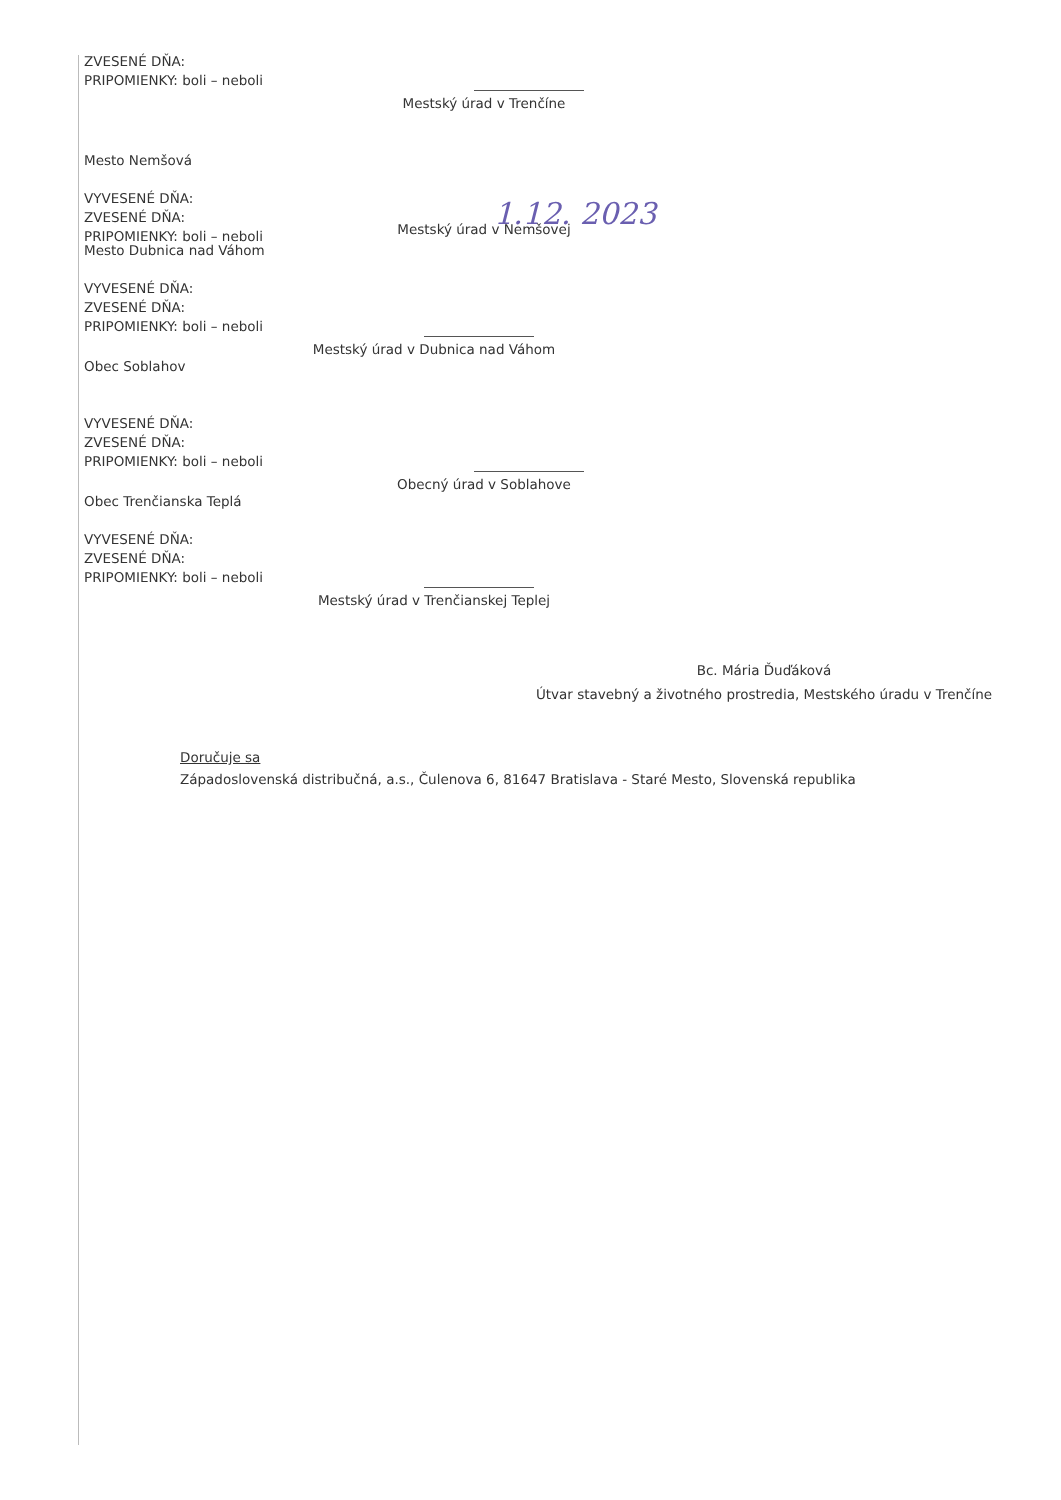ZVESENÉ DŇA:
PRIPOMIENKY: boli – neboli
Mestský úrad v Trenčíne
Mesto Nemšová
VYVESENÉ DŇA:
ZVESENÉ DŇA:
PRIPOMIENKY: boli – neboli
1.12. 2023
Mestský úrad v Nemšovej
Mesto Dubnica nad Váhom
VYVESENÉ DŇA:
ZVESENÉ DŇA:
PRIPOMIENKY: boli – neboli
Mestský úrad v Dubnica nad Váhom
Obec Soblahov
VYVESENÉ DŇA:
ZVESENÉ DŇA:
PRIPOMIENKY: boli – neboli
Obecný úrad v Soblahove
Obec Trenčianska Teplá
VYVESENÉ DŇA:
ZVESENÉ DŇA:
PRIPOMIENKY: boli – neboli
Mestský úrad v Trenčianskej Teplej
Bc. Mária Ďuďáková
Útvar stavebný a životného prostredia, Mestského úradu v Trenčíne
Doručuje sa
Západoslovenská distribučná, a.s., Čulenova 6, 81647 Bratislava - Staré Mesto, Slovenská republika